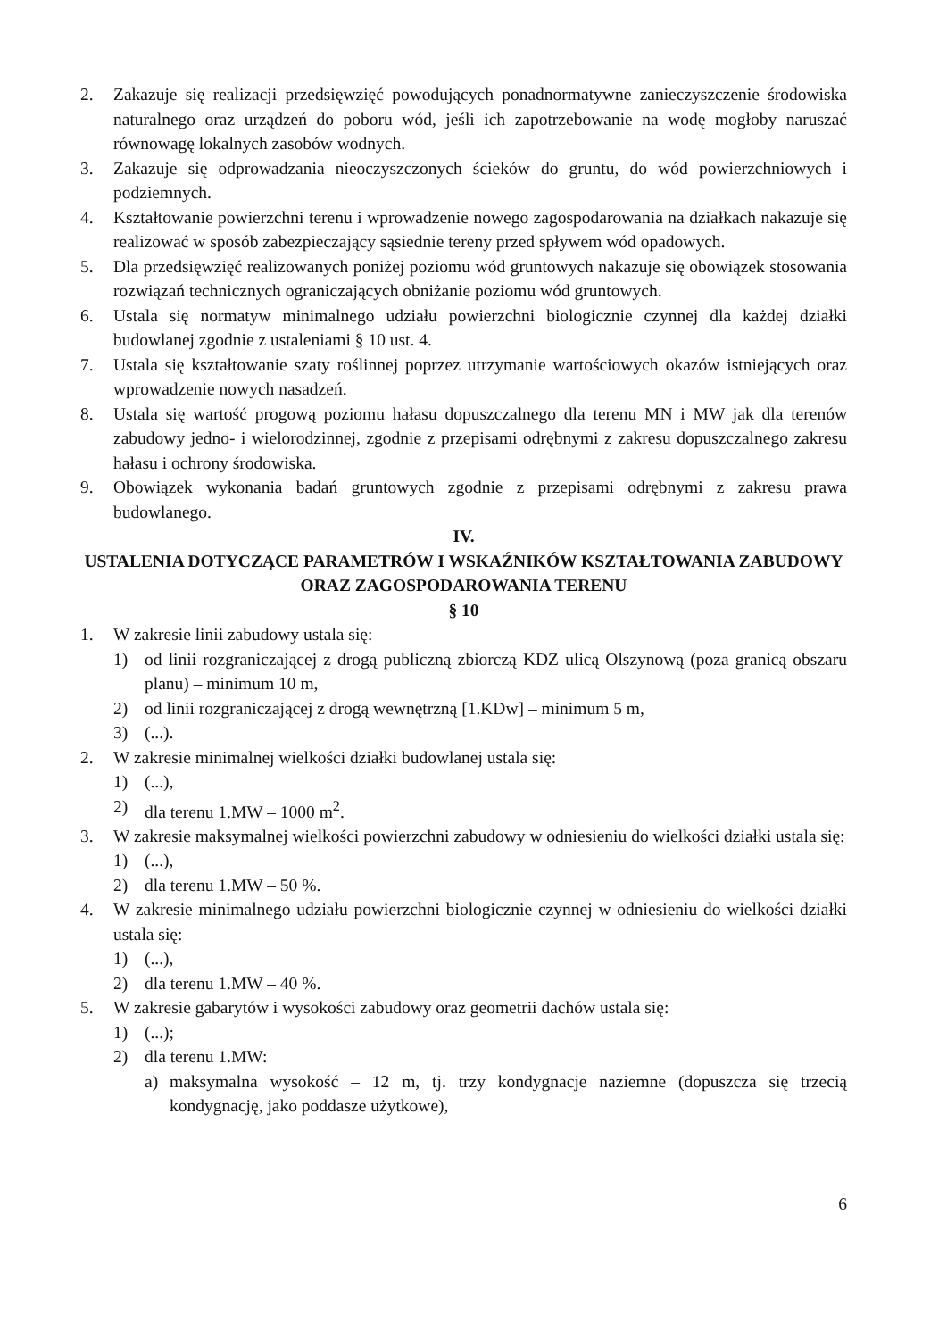2. Zakazuje się realizacji przedsięwzięć powodujących ponadnormatywne zanieczyszczenie środowiska naturalnego oraz urządzeń do poboru wód, jeśli ich zapotrzebowanie na wodę mogłoby naruszać równowagę lokalnych zasobów wodnych.
3. Zakazuje się odprowadzania nieoczyszczonych ścieków do gruntu, do wód powierzchniowych i podziemnych.
4. Kształtowanie powierzchni terenu i wprowadzenie nowego zagospodarowania na działkach nakazuje się realizować w sposób zabezpieczający sąsiednie tereny przed spływem wód opadowych.
5. Dla przedsięwzięć realizowanych poniżej poziomu wód gruntowych nakazuje się obowiązek stosowania rozwiązań technicznych ograniczających obniżanie poziomu wód gruntowych.
6. Ustala się normatyw minimalnego udziału powierzchni biologicznie czynnej dla każdej działki budowlanej zgodnie z ustaleniami § 10 ust. 4.
7. Ustala się kształtowanie szaty roślinnej poprzez utrzymanie wartościowych okazów istniejących oraz wprowadzenie nowych nasadzeń.
8. Ustala się wartość progową poziomu hałasu dopuszczalnego dla terenu MN i MW jak dla terenów zabudowy jedno- i wielorodzinnej, zgodnie z przepisami odrębnymi z zakresu dopuszczalnego zakresu hałasu i ochrony środowiska.
9. Obowiązek wykonania badań gruntowych zgodnie z przepisami odrębnymi z zakresu prawa budowlanego.
IV.
USTALENIA DOTYCZĄCE PARAMETRÓW I WSKAŹNIKÓW KSZTAŁTOWANIA ZABUDOWY ORAZ ZAGOSPODAROWANIA TERENU
§ 10
1. W zakresie linii zabudowy ustala się:
1) od linii rozgraniczającej z drogą publiczną zbiorczą KDZ ulicą Olszynową (poza granicą obszaru planu) – minimum 10 m,
2) od linii rozgraniczającej z drogą wewnętrzną [1.KDw] – minimum 5 m,
3) (...).
2. W zakresie minimalnej wielkości działki budowlanej ustala się:
1) (...),
2) dla terenu 1.MW – 1000 m<sup>2</sup>.
3. W zakresie maksymalnej wielkości powierzchni zabudowy w odniesieniu do wielkości działki ustala się:
1) (...),
2) dla terenu 1.MW – 50 %.
4. W zakresie minimalnego udziału powierzchni biologicznie czynnej w odniesieniu do wielkości działki ustala się:
1) (...),
2) dla terenu 1.MW – 40 %.
5. W zakresie gabarytów i wysokości zabudowy oraz geometrii dachów ustala się:
1) (...);
2) dla terenu 1.MW:
a) maksymalna wysokość – 12 m, tj. trzy kondygnacje naziemne (dopuszcza się trzecią kondygnację, jako poddasze użytkowe),
6